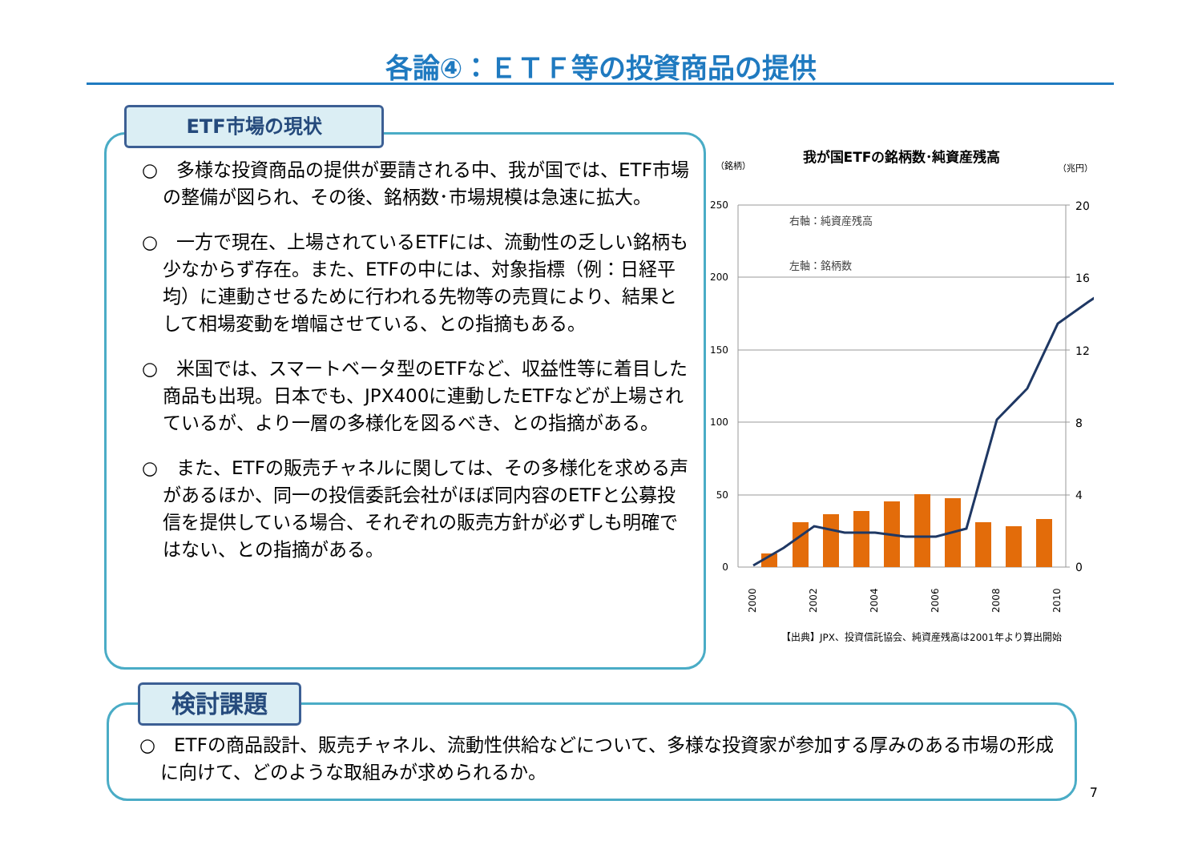各論④：ＥＴＦ等の投資商品の提供
ETF市場の現状
○　多様な投資商品の提供が要請される中、我が国では、ETF市場の整備が図られ、その後、銘柄数･市場規模は急速に拡大。
○　一方で現在、上場されているETFには、流動性の乏しい銘柄も少なからず存在。また、ETFの中には、対象指標（例：日経平均）に連動させるために行われる先物等の売買により、結果として相場変動を増幅させている、との指摘もある。
○　米国では、スマートベータ型のETFなど、収益性等に着目した商品も出現。日本でも、JPX400に連動したETFなどが上場されているが、より一層の多様化を図るべき、との指摘がある。
○　また、ETFの販売チャネルに関しては、その多様化を求める声があるほか、同一の投信委託会社がほぼ同内容のETFと公募投信を提供している場合、それぞれの販売方針が必ずしも明確ではない、との指摘がある。
我が国ETFの銘柄数･純資産残高
（銘柄）
（兆円）
250
200
150
100
50
0
20
16
12
8
4
0
右軸：純資産残高
左軸：銘柄数
2000
2002
2004
2006
2008
2010
【出典】JPX、投資信託協会、純資産残高は2001年より算出開始
検討課題
○　ETFの商品設計、販売チャネル、流動性供給などについて、多様な投資家が参加する厚みのある市場の形成に向けて、どのような取組みが求められるか。
7